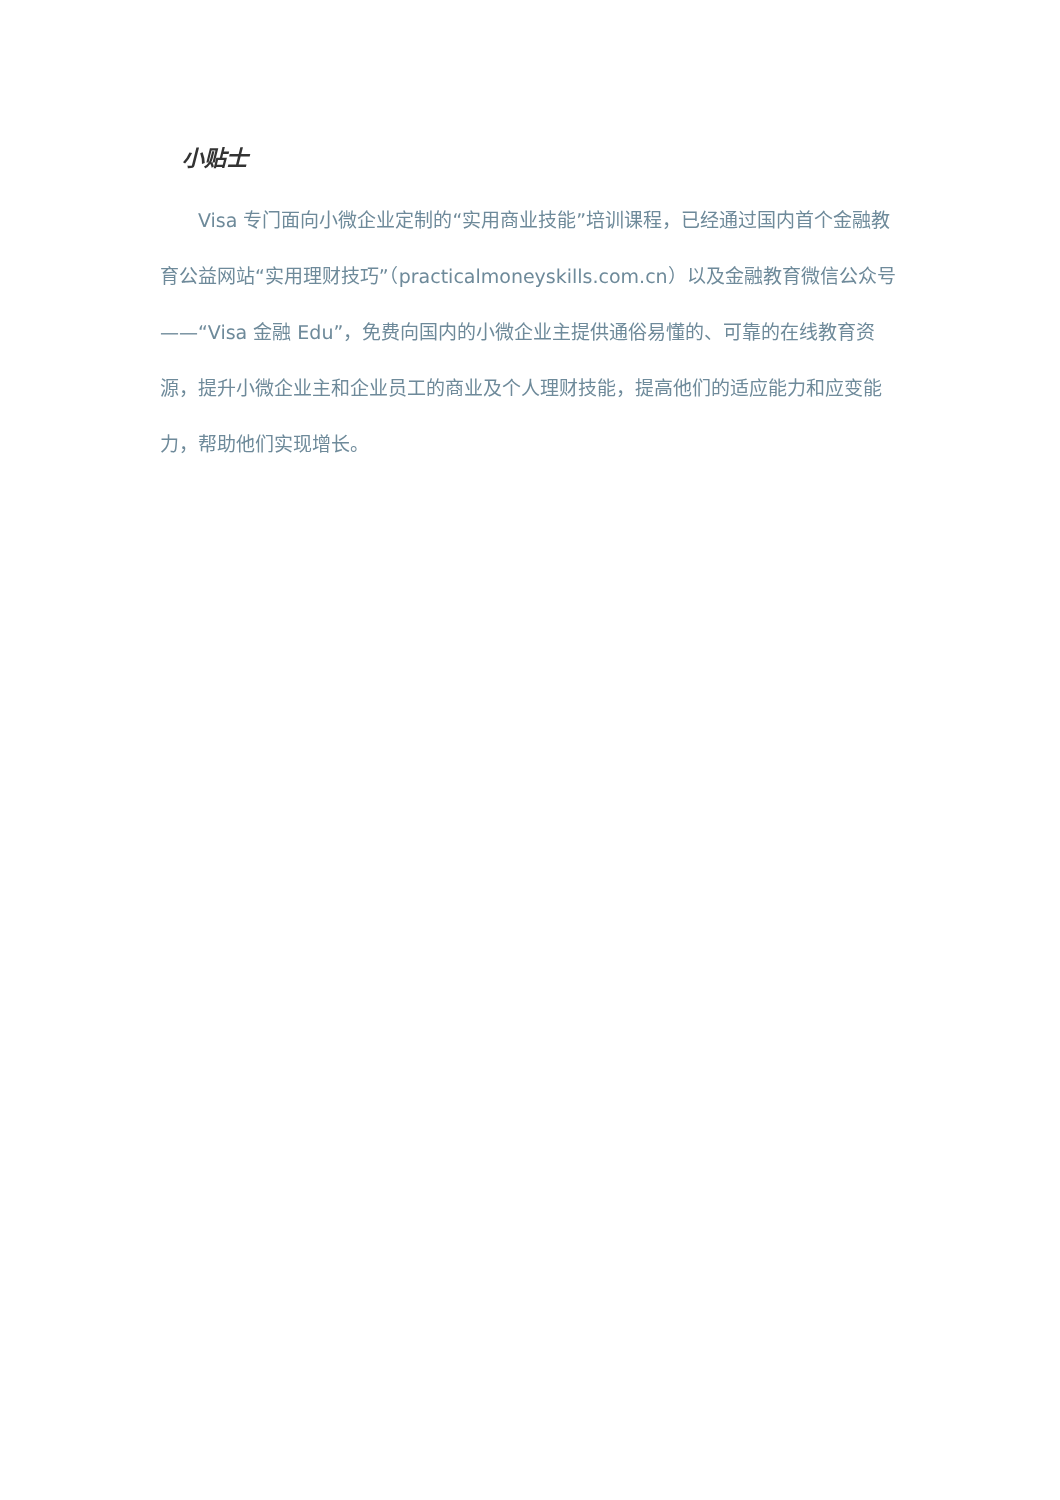小贴士
Visa 专门面向小微企业定制的“实用商业技能”培训课程，已经通过国内首个金融教育公益网站“实用理财技巧”（practicalmoneyskills.com.cn）以及金融教育微信公众号——“Visa 金融 Edu”，免费向国内的小微企业主提供通俗易懂的、可靠的在线教育资源，提升小微企业主和企业员工的商业及个人理财技能，提高他们的适应能力和应变能力，帮助他们实现增长。